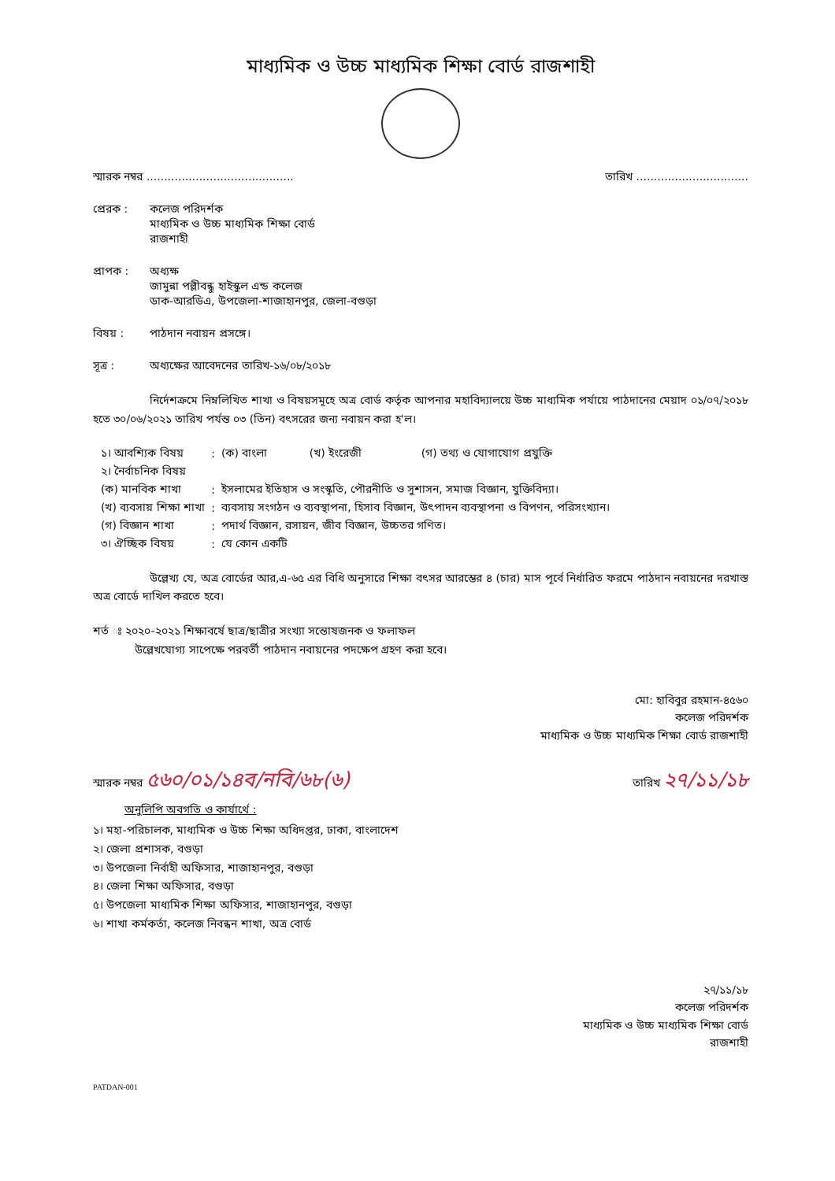মাধ্যমিক ও উচ্চ মাধ্যমিক শিক্ষা বোর্ড রাজশাহী
স্মারক নম্বর .......................................... তারিখ ................................
প্রেরক : কলেজ পরিদর্শক
মাধ্যমিক ও উচ্চ মাধ্যমিক শিক্ষা বোর্ড
রাজশাহী
প্রাপক : অধ্যক্ষ
জামুন্না পল্লীবন্ধু হাইস্কুল এন্ড কলেজ
ডাক-আরডিএ, উপজেলা-শাজাহানপুর, জেলা-বগুড়া
বিষয় : পাঠদান নবায়ন প্রসঙ্গে।
সূত্র : অধ্যক্ষের আবেদনের তারিখ-১৬/০৮/২০১৮
নির্দেশক্রমে নিম্নলিখিত শাখা ও বিষয়সমূহে অত্র বোর্ড কর্তৃক আপনার মহাবিদ্যালয়ে উচ্চ মাধ্যমিক পর্যায়ে পাঠদানের মেয়াদ ০১/০৭/২০১৮ হতে ৩০/০৬/২০২১ তারিখ পর্যন্ত ০৩ (তিন) বৎসরের জন্য নবায়ন করা হ'ল।
| ১। আবশ্যিক বিষয় | : | (ক) বাংলা (খ) ইংরেজী (গ) তথ্য ও যোগাযোগ প্রযুক্তি |
| ২। নৈর্বাচনিক বিষয় | | |
| (ক) মানবিক শাখা | : | ইসলামের ইতিহাস ও সংস্কৃতি, পৌরনীতি ও সুশাসন, সমাজ বিজ্ঞান, যুক্তিবিদ্যা। |
| (খ) ব্যবসায় শিক্ষা শাখা | : | ব্যবসায় সংগঠন ও ব্যবস্থাপনা, হিসাব বিজ্ঞান, উৎপাদন ব্যবস্থাপনা ও বিপণন, পরিসংখ্যান। |
| (গ) বিজ্ঞান শাখা | : | পদার্থ বিজ্ঞান, রসায়ন, জীব বিজ্ঞান, উচ্চতর গণিত। |
| ৩। ঐচ্ছিক বিষয় | : | যে কোন একটি |
উল্লেখ্য যে, অত্র বোর্ডের আর,এ-৬৫ এর বিধি অনুসারে শিক্ষা বৎসর আরম্ভের ৪ (চার) মাস পূর্বে নির্ধারিত ফরমে পাঠদান নবায়নের দরখাস্ত অত্র বোর্ডে দাখিল করতে হবে।
শর্ত ঃ ২০২০-২০২১ শিক্ষাবর্ষে ছাত্র/ছাত্রীর সংখ্যা সন্তোষজনক ও ফলাফল
উল্লেখযোগ্য সাপেক্ষে পরবর্তী পাঠদান নবায়নের পদক্ষেপ গ্রহণ করা হবে।
মো: হাবিবুর রহমান-৪৫৬০
কলেজ পরিদর্শক
মাধ্যমিক ও উচ্চ মাধ্যমিক শিক্ষা বোর্ড রাজশাহী
স্মারক নম্বর ৫৬০/০১/১৪ব/নবি/৬৮(৬) তারিখ ২৭/১১/১৮
অনুলিপি অবগতি ও কার্যার্থে :
১। মহা-পরিচালক, মাধ্যমিক ও উচ্চ শিক্ষা অধিদপ্তর, ঢাকা, বাংলাদেশ
২। জেলা প্রশাসক, বগুড়া
৩। উপজেলা নির্বাহী অফিসার, শাজাহানপুর, বগুড়া
৪। জেলা শিক্ষা অফিসার, বগুড়া
৫। উপজেলা মাধ্যমিক শিক্ষা অফিসার, শাজাহানপুর, বগুড়া
৬। শাখা কর্মকর্তা, কলেজ নিবন্ধন শাখা, অত্র বোর্ড
২৭/১১/১৮
কলেজ পরিদর্শক
মাধ্যমিক ও উচ্চ মাধ্যমিক শিক্ষা বোর্ড
রাজশাহী
PATDAN-001